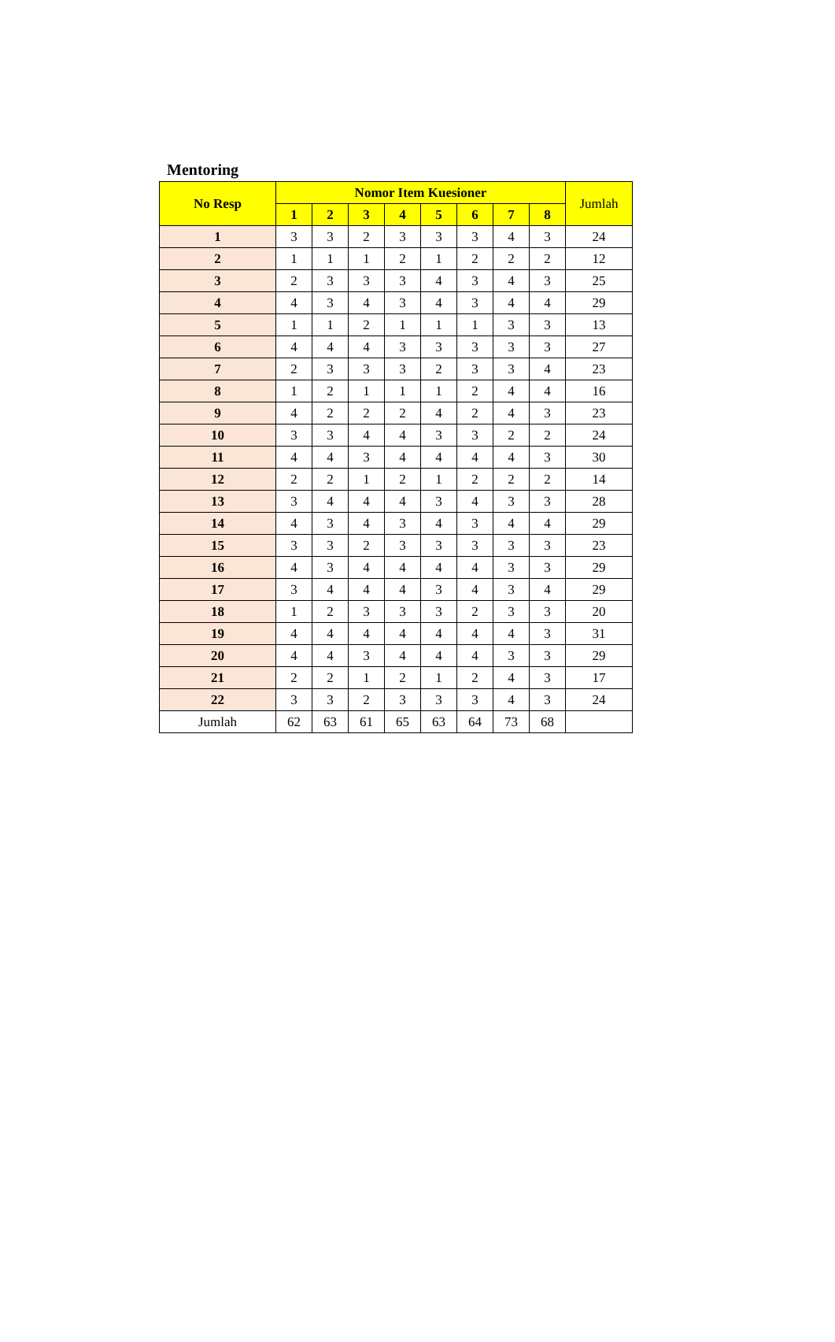Mentoring
| No Resp | Nomor Item Kuesioner | | | | | | | | Jumlah |
| --- | --- | --- | --- | --- | --- | --- | --- | --- | --- |
| | 1 | 2 | 3 | 4 | 5 | 6 | 7 | 8 | |
| 1 | 3 | 3 | 2 | 3 | 3 | 3 | 4 | 3 | 24 |
| 2 | 1 | 1 | 1 | 2 | 1 | 2 | 2 | 2 | 12 |
| 3 | 2 | 3 | 3 | 3 | 4 | 3 | 4 | 3 | 25 |
| 4 | 4 | 3 | 4 | 3 | 4 | 3 | 4 | 4 | 29 |
| 5 | 1 | 1 | 2 | 1 | 1 | 1 | 3 | 3 | 13 |
| 6 | 4 | 4 | 4 | 3 | 3 | 3 | 3 | 3 | 27 |
| 7 | 2 | 3 | 3 | 3 | 2 | 3 | 3 | 4 | 23 |
| 8 | 1 | 2 | 1 | 1 | 1 | 2 | 4 | 4 | 16 |
| 9 | 4 | 2 | 2 | 2 | 4 | 2 | 4 | 3 | 23 |
| 10 | 3 | 3 | 4 | 4 | 3 | 3 | 2 | 2 | 24 |
| 11 | 4 | 4 | 3 | 4 | 4 | 4 | 4 | 3 | 30 |
| 12 | 2 | 2 | 1 | 2 | 1 | 2 | 2 | 2 | 14 |
| 13 | 3 | 4 | 4 | 4 | 3 | 4 | 3 | 3 | 28 |
| 14 | 4 | 3 | 4 | 3 | 4 | 3 | 4 | 4 | 29 |
| 15 | 3 | 3 | 2 | 3 | 3 | 3 | 3 | 3 | 23 |
| 16 | 4 | 3 | 4 | 4 | 4 | 4 | 3 | 3 | 29 |
| 17 | 3 | 4 | 4 | 4 | 3 | 4 | 3 | 4 | 29 |
| 18 | 1 | 2 | 3 | 3 | 3 | 2 | 3 | 3 | 20 |
| 19 | 4 | 4 | 4 | 4 | 4 | 4 | 4 | 3 | 31 |
| 20 | 4 | 4 | 3 | 4 | 4 | 4 | 3 | 3 | 29 |
| 21 | 2 | 2 | 1 | 2 | 1 | 2 | 4 | 3 | 17 |
| 22 | 3 | 3 | 2 | 3 | 3 | 3 | 4 | 3 | 24 |
| Jumlah | 62 | 63 | 61 | 65 | 63 | 64 | 73 | 68 | |